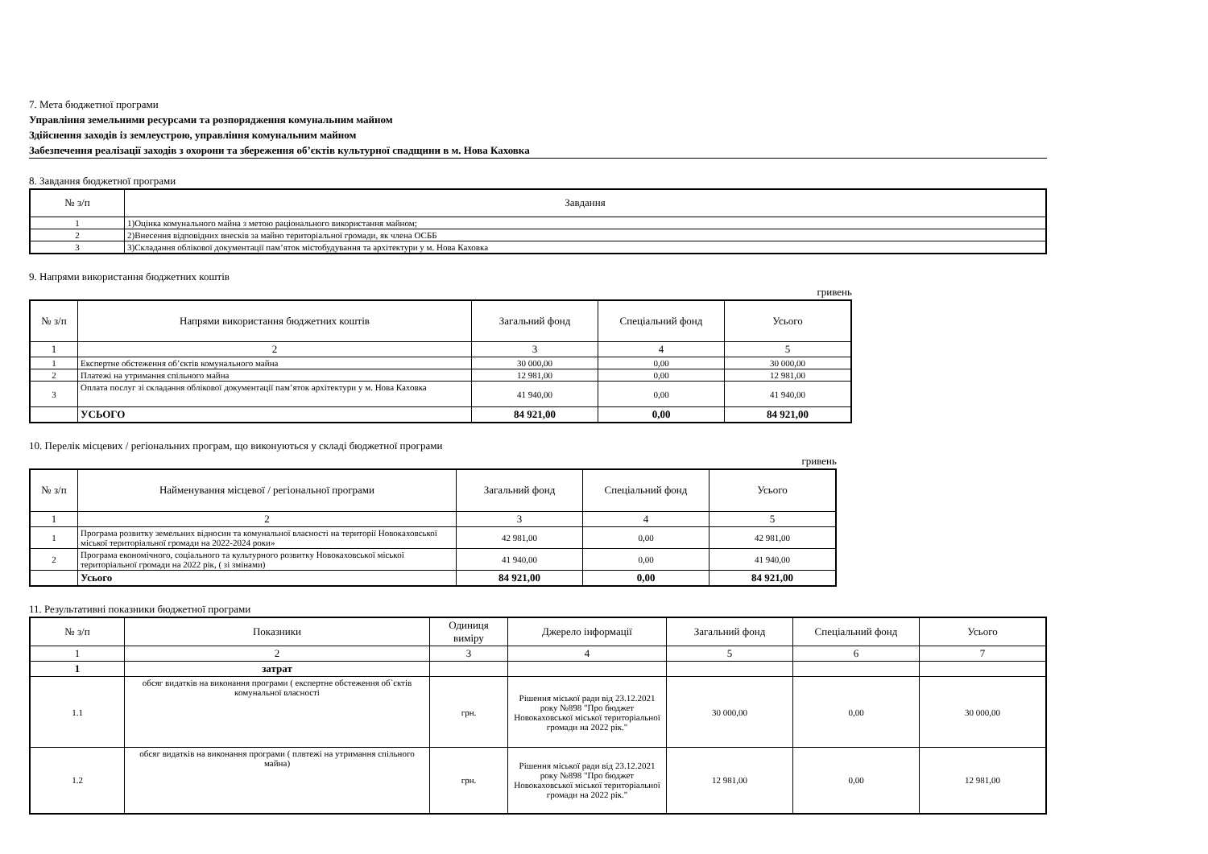7. Мета бюджетної програми
Управління земельними ресурсами та розпорядження комунальним майном
Здійснення заходів із землеустрою, управління комунальним майном
Забезпечення реалізації заходів з охорони та збереження об’єктів культурної спадщини в м. Нова Каховка
8. Завдання бюджетної програми
| № з/п | Завдання |
| --- | --- |
| 1 | 1)Оцінка комунального майна з метою раціонального використання майном; |
| 2 | 2)Внесення відповідних внесків за майно територіальної громади, як члена ОСББ |
| 3 | 3)Складання облікової документації пам’яток містобудування та архітектури у м. Нова Каховка |
9. Напрями використання бюджетних коштів
гривень
| № з/п | Напрями використання бюджетних коштів | Загальний фонд | Спеціальний фонд | Усього |
| --- | --- | --- | --- | --- |
| 1 | 2 | 3 | 4 | 5 |
| 1 | Експертне обстеження об’єктів комунального майна | 30 000,00 | 0,00 | 30 000,00 |
| 2 | Платежі на утримання спільного майна | 12 981,00 | 0,00 | 12 981,00 |
| 3 | Оплата послуг зі складання облікової документації пам’яток архітектури у м. Нова Каховка | 41 940,00 | 0,00 | 41 940,00 |
| | УСЬОГО | 84 921,00 | 0,00 | 84 921,00 |
10. Перелік місцевих / регіональних програм, що виконуються у складі бюджетної програми
гривень
| № з/п | Найменування місцевої / регіональної програми | Загальний фонд | Спеціальний фонд | Усього |
| --- | --- | --- | --- | --- |
| 1 | 2 | 3 | 4 | 5 |
| 1 | Програма розвитку земельних відносин та комунальної власності на території Новокаховської міської територіальної громади на 2022-2024 роки» | 42 981,00 | 0,00 | 42 981,00 |
| 2 | Програма економічного, соціального та культурного розвитку Новокаховської міської територіальної громади на 2022 рік, ( зі змінами) | 41 940,00 | 0,00 | 41 940,00 |
| | Усього | 84 921,00 | 0,00 | 84 921,00 |
11. Результативні показники бюджетної програми
| № з/п | Показники | Одиниця виміру | Джерело інформації | Загальний фонд | Спеціальний фонд | Усього |
| --- | --- | --- | --- | --- | --- | --- |
| 1 | 2 | 3 | 4 | 5 | 6 | 7 |
| 1 | затрат | | | | | |
| 1.1 | обсяг видатків на виконання програми ( експертне обстеження об`єктів комунальної власності | грн. | Рішення міської ради від 23.12.2021 року №898 "Про бюджет Новокаховської міської територіальної громади на 2022 рік." | 30 000,00 | 0,00 | 30 000,00 |
| 1.2 | обсяг видатків на виконання програми ( плвтежі на утримання спільного майна) | грн. | Рішення міської ради від 23.12.2021 року №898 "Про бюджет Новокаховської міської територіальної громади на 2022 рік." | 12 981,00 | 0,00 | 12 981,00 |